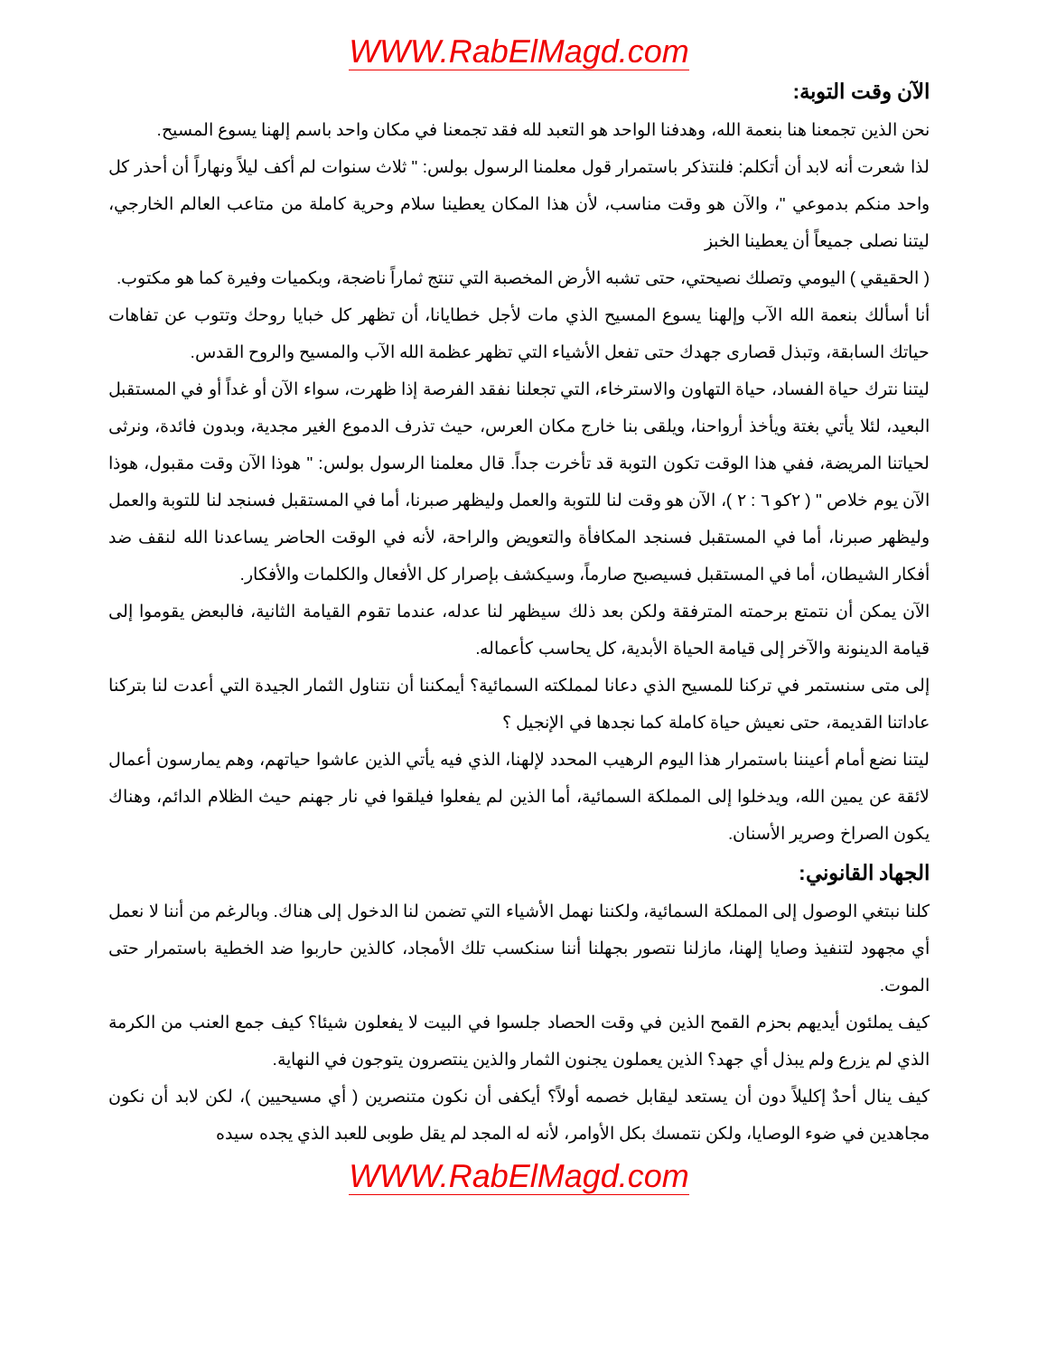WWW.RabElMagd.com
الآن وقت التوبة:
نحن الذين تجمعنا هنا بنعمة الله، وهدفنا الواحد هو التعبد لله فقد تجمعنا في مكان واحد باسم إلهنا يسوع المسيح.
لذا شعرت أنه لابد أن أتكلم: فلنتذكر باستمرار قول معلمنا الرسول بولس: " ثلاث سنوات لم أكف ليلاً ونهاراً أن أحذر كل واحد منكم بدموعي "، والآن هو وقت مناسب، لأن هذا المكان يعطينا سلام وحرية كاملة من متاعب العالم الخارجي، ليتنا نصلى جميعاً أن يعطينا الخبز
( الحقيقي ) اليومي وتصلك نصيحتي، حتى تشبه الأرض المخصبة التي تنتج ثماراً ناضجة، وبكميات وفيرة كما هو مكتوب.
أنا أسألك بنعمة الله الآب وإلهنا يسوع المسيح الذي مات لأجل خطايانا، أن تظهر كل خبايا روحك وتتوب عن تفاهات حياتك السابقة، وتبذل قصارى جهدك حتى تفعل الأشياء التي تظهر عظمة الله الآب والمسيح والروح القدس.
ليتنا نترك حياة الفساد، حياة التهاون والاسترخاء، التي تجعلنا نفقد الفرصة إذا ظهرت، سواء الآن أو غداً أو في المستقبل البعيد، لئلا يأتي بغتة ويأخذ أرواحنا، ويلقى بنا خارج مكان العرس، حيث تذرف الدموع الغير مجدية، وبدون فائدة، ونرثى لحياتنا المريضة، ففي هذا الوقت تكون التوبة قد تأخرت جداً. قال معلمنا الرسول بولس: " هوذا الآن وقت مقبول، هوذا الآن يوم خلاص " ( ٢كو ٦ : ٢ )، الآن هو وقت لنا للتوبة والعمل وليظهر صبرنا، أما في المستقبل فسنجد لنا للتوبة والعمل وليظهر صبرنا، أما في المستقبل فسنجد المكافأة والتعويض والراحة، لأنه في الوقت الحاضر يساعدنا الله لنقف ضد أفكار الشيطان، أما في المستقبل فسيصبح صارماً، وسيكشف بإصرار كل الأفعال والكلمات والأفكار.
الآن يمكن أن نتمتع برحمته المترفقة ولكن بعد ذلك سيظهر لنا عدله، عندما تقوم القيامة الثانية، فالبعض يقوموا إلى قيامة الدينونة والآخر إلى قيامة الحياة الأبدية، كل يحاسب كأعماله.
إلى متى سنستمر في تركنا للمسيح الذي دعانا لمملكته السمائية؟ أيمكننا أن نتناول الثمار الجيدة التي أعدت لنا بتركنا عاداتنا القديمة، حتى نعيش حياة كاملة كما نجدها في الإنجيل ؟
ليتنا نضع أمام أعيننا باستمرار هذا اليوم الرهيب المحدد لإلهنا، الذي فيه يأتي الذين عاشوا حياتهم، وهم يمارسون أعمال لائقة عن يمين الله، ويدخلوا إلى المملكة السمائية، أما الذين لم يفعلوا فيلقوا في نار جهنم حيث الظلام الدائم، وهناك يكون الصراخ وصرير الأسنان.
الجهاد القانوني:
كلنا نبتغي الوصول إلى المملكة السمائية، ولكننا نهمل الأشياء التي تضمن لنا الدخول إلى هناك. وبالرغم من أننا لا نعمل أي مجهود لتنفيذ وصايا إلهنا، مازلنا نتصور بجهلنا أننا سنكسب تلك الأمجاد، كالذين حاربوا ضد الخطية باستمرار حتى الموت.
كيف يملئون أيديهم بحزم القمح الذين في وقت الحصاد جلسوا في البيت لا يفعلون شيئا؟ كيف جمع العنب من الكرمة الذي لم يزرع ولم يبذل أي جهد؟ الذين يعملون يجنون الثمار والذين ينتصرون يتوجون في النهاية.
كيف ينال أحدٌ إكليلاً دون أن يستعد ليقابل خصمه أولاً؟ أيكفى أن نكون متنصرين ( أي مسيحيين )، لكن لابد أن نكون مجاهدين في ضوء الوصايا، ولكن نتمسك بكل الأوامر، لأنه له المجد لم يقل طوبى للعبد الذي يجده سيده
WWW.RabElMagd.com